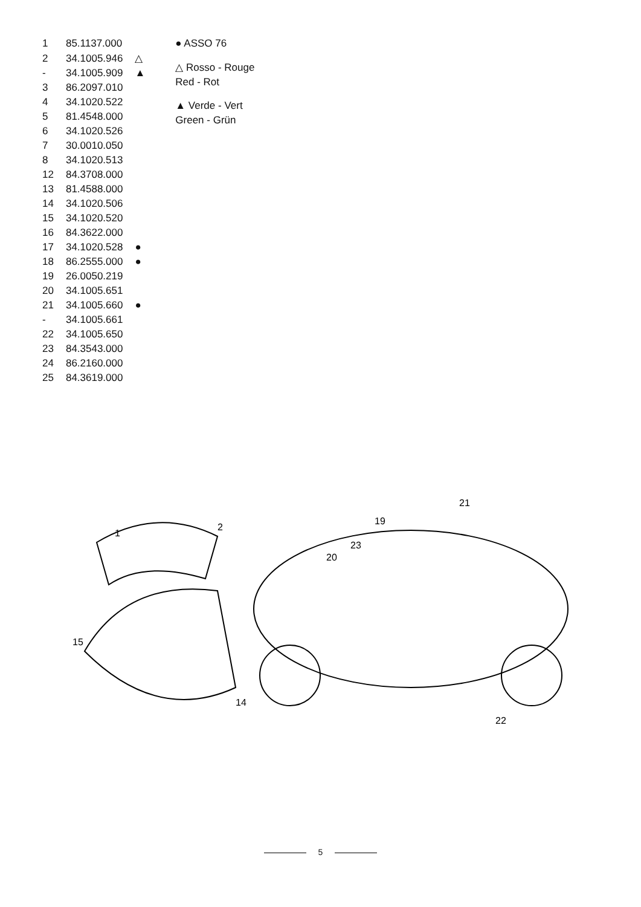| 1 | 85.1137.000 | |
| 2 | 34.1005.946 | △ |
| - | 34.1005.909 | ▲ |
| 3 | 86.2097.010 | |
| 4 | 34.1020.522 | |
| 5 | 81.4548.000 | |
| 6 | 34.1020.526 | |
| 7 | 30.0010.050 | |
| 8 | 34.1020.513 | |
| 12 | 84.3708.000 | |
| 13 | 81.4588.000 | |
| 14 | 34.1020.506 | |
| 15 | 34.1020.520 | |
| 16 | 84.3622.000 | |
| 17 | 34.1020.528 | ● |
| 18 | 86.2555.000 | ● |
| 19 | 26.0050.219 | |
| 20 | 34.1005.651 | |
| 21 | 34.1005.660 | ● |
| - | 34.1005.661 | |
| 22 | 34.1005.650 | |
| 23 | 84.3543.000 | |
| 24 | 86.2160.000 | |
| 25 | 84.3619.000 | |
● ASSO 76
△ Rosso - Rouge
Red - Rot
▲ Verde - Vert
Green - Grün
15
14
1
2
21
19
23
20
22
5